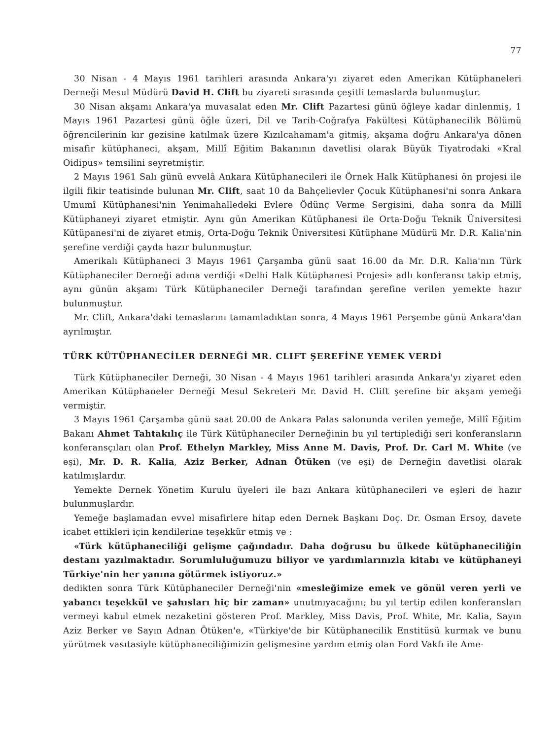77
30 Nisan - 4 Mayıs 1961 tarihleri arasında Ankara'yı ziyaret eden Amerikan Kütüphaneleri Derneği Mesul Müdürü David H. Clift bu ziyareti sırasında çeşitli temaslarda bulunmuştur.
30 Nisan akşamı Ankara'ya muvasalat eden Mr. Clift Pazartesi günü öğleye kadar dinlenmiş, 1 Mayıs 1961 Pazartesi günü öğle üzeri, Dil ve Tarih-Coğrafya Fakültesi Kütüphanecilik Bölümü öğrencilerinin kır gezisine katılmak üzere Kızılcahamam'a gitmiş, akşama doğru Ankara'ya dönen misafir kütüphaneci, akşam, Millî Eğitim Bakanının davetlisi olarak Büyük Tiyatrodaki «Kral Oidipus» temsilini seyretmiştir.
2 Mayıs 1961 Salı günü evvelâ Ankara Kütüphanecileri ile Örnek Halk Kütüphanesi ön projesi ile ilgili fikir teatisinde bulunan Mr. Clift, saat 10 da Bahçelievler Çocuk Kütüphanesi'ni sonra Ankara Umumî Kütüphanesi'nin Yenimahalledeki Evlere Ödünç Verme Sergisini, daha sonra da Millî Kütüphaneyi ziyaret etmiştir. Aynı gün Amerikan Kütüphanesi ile Orta-Doğu Teknik Üniversitesi Kütüpanesi'ni de ziyaret etmiş, Orta-Doğu Teknik Üniversitesi Kütüphane Müdürü Mr. D.R. Kalia'nin şerefine verdiği çayda hazır bulunmuştur.
Amerikalı Kütüphaneci 3 Mayıs 1961 Çarşamba günü saat 16.00 da Mr. D.R. Kalia'nın Türk Kütüphaneciler Derneği adına verdiği «Delhi Halk Kütüphanesi Projesi» adlı konferansı takip etmiş, aynı günün akşamı Türk Kütüphaneciler Derneği tarafından şerefine verilen yemekte hazır bulunmuştur.
Mr. Clift, Ankara'daki temaslarını tamamladıktan sonra, 4 Mayıs 1961 Perşembe günü Ankara'dan ayrılmıştır.
TÜRK KÜTÜPHANECİLER DERNEĞİ MR. CLIFT ŞEREFİNE YEMEK VERDİ
Türk Kütüphaneciler Derneği, 30 Nisan - 4 Mayıs 1961 tarihleri arasında Ankara'yı ziyaret eden Amerikan Kütüphaneler Derneği Mesul Sekreteri Mr. David H. Clift şerefine bir akşam yemeği vermiştir.
3 Mayıs 1961 Çarşamba günü saat 20.00 de Ankara Palas salonunda verilen yemeğe, Millî Eğitim Bakanı Ahmet Tahtakılıç ile Türk Kütüphaneciler Derneğinin bu yıl tertiplediği seri konferansların konferansçıları olan Prof. Ethelyn Markley, Miss Anne M. Davis, Prof. Dr. Carl M. White (ve eşi), Mr. D. R. Kalia, Aziz Berker, Adnan Ötüken (ve eşi) de Derneğin davetlisi olarak katılmışlardır.
Yemekte Dernek Yönetim Kurulu üyeleri ile bazı Ankara kütüphanecileri ve eşleri de hazır bulunmuşlardır.
Yemeğe başlamadan evvel misafirlere hitap eden Dernek Başkanı Doç. Dr. Osman Ersoy, davete icabet ettikleri için kendilerine teşekkür etmiş ve :
«Türk kütüphaneciliği gelişme çağındadır. Daha doğrusu bu ülkede kütüphaneciliğin destanı yazılmaktadır. Sorumluluğumuzu biliyor ve yardımlarınızla kitabı ve kütüphaneyi Türkiye'nin her yanına götürmek istiyoruz.»
dedikten sonra Türk Kütüphaneciler Derneği'nin «mesleğimize emek ve gönül veren yerli ve yabancı teşekkül ve şahısları hiç bir zaman» unutmıyacağını; bu yıl tertip edilen konferansları vermeyi kabul etmek nezaketini gösteren Prof. Markley, Miss Davis, Prof. White, Mr. Kalia, Sayın Aziz Berker ve Sayın Adnan Ötüken'e, «Türkiye'de bir Kütüphanecilik Enstitüsü kurmak ve bunu yürütmek vasıtasiyle kütüphaneciliğimizin gelişmesine yardım etmiş olan Ford Vakfı ile Ame-